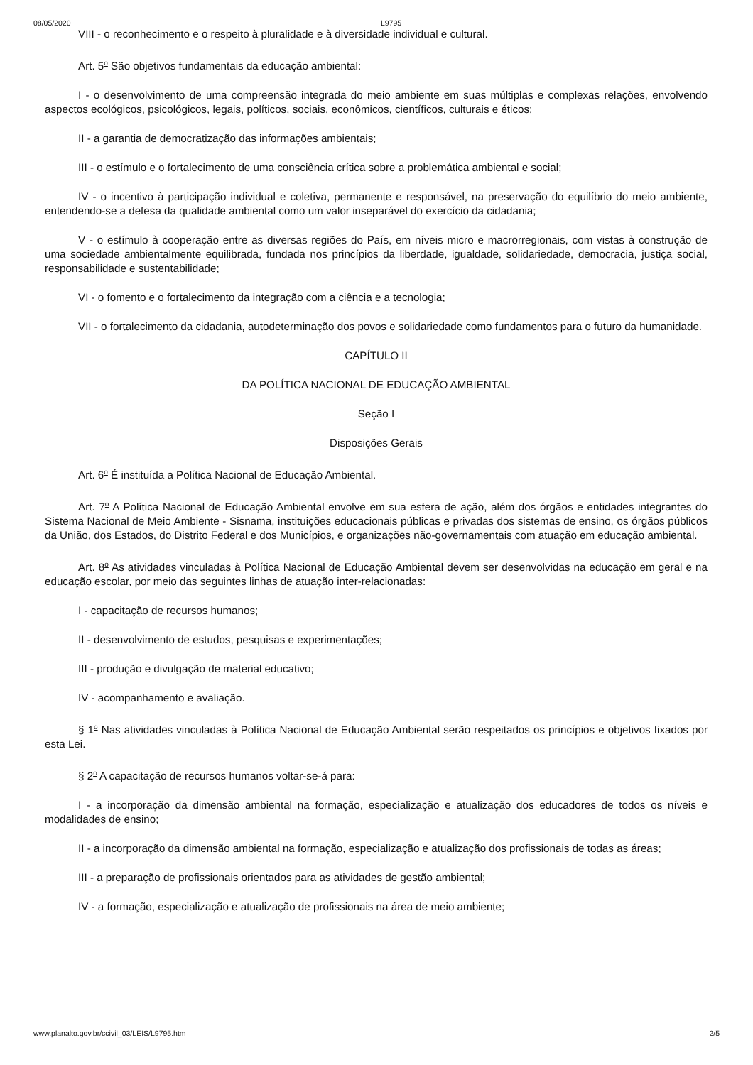08/05/2020 L9795
VIII - o reconhecimento e o respeito à pluralidade e à diversidade individual e cultural.
Art. 5<sup>o</sup> São objetivos fundamentais da educação ambiental:
I - o desenvolvimento de uma compreensão integrada do meio ambiente em suas múltiplas e complexas relações, envolvendo aspectos ecológicos, psicológicos, legais, políticos, sociais, econômicos, científicos, culturais e éticos;
II - a garantia de democratização das informações ambientais;
III - o estímulo e o fortalecimento de uma consciência crítica sobre a problemática ambiental e social;
IV - o incentivo à participação individual e coletiva, permanente e responsável, na preservação do equilíbrio do meio ambiente, entendendo-se a defesa da qualidade ambiental como um valor inseparável do exercício da cidadania;
V - o estímulo à cooperação entre as diversas regiões do País, em níveis micro e macrorregionais, com vistas à construção de uma sociedade ambientalmente equilibrada, fundada nos princípios da liberdade, igualdade, solidariedade, democracia, justiça social, responsabilidade e sustentabilidade;
VI - o fomento e o fortalecimento da integração com a ciência e a tecnologia;
VII - o fortalecimento da cidadania, autodeterminação dos povos e solidariedade como fundamentos para o futuro da humanidade.
CAPÍTULO II
DA POLÍTICA NACIONAL DE EDUCAÇÃO AMBIENTAL
Seção I
Disposições Gerais
Art. 6<sup>o</sup> É instituída a Política Nacional de Educação Ambiental.
Art. 7<sup>o</sup> A Política Nacional de Educação Ambiental envolve em sua esfera de ação, além dos órgãos e entidades integrantes do Sistema Nacional de Meio Ambiente - Sisnama, instituições educacionais públicas e privadas dos sistemas de ensino, os órgãos públicos da União, dos Estados, do Distrito Federal e dos Municípios, e organizações não-governamentais com atuação em educação ambiental.
Art. 8<sup>o</sup> As atividades vinculadas à Política Nacional de Educação Ambiental devem ser desenvolvidas na educação em geral e na educação escolar, por meio das seguintes linhas de atuação inter-relacionadas:
I - capacitação de recursos humanos;
II - desenvolvimento de estudos, pesquisas e experimentações;
III - produção e divulgação de material educativo;
IV - acompanhamento e avaliação.
§ 1<sup>o</sup> Nas atividades vinculadas à Política Nacional de Educação Ambiental serão respeitados os princípios e objetivos fixados por esta Lei.
§ 2<sup>o</sup> A capacitação de recursos humanos voltar-se-á para:
I - a incorporação da dimensão ambiental na formação, especialização e atualização dos educadores de todos os níveis e modalidades de ensino;
II - a incorporação da dimensão ambiental na formação, especialização e atualização dos profissionais de todas as áreas;
III - a preparação de profissionais orientados para as atividades de gestão ambiental;
IV - a formação, especialização e atualização de profissionais na área de meio ambiente;
www.planalto.gov.br/ccivil_03/LEIS/L9795.htm 2/5